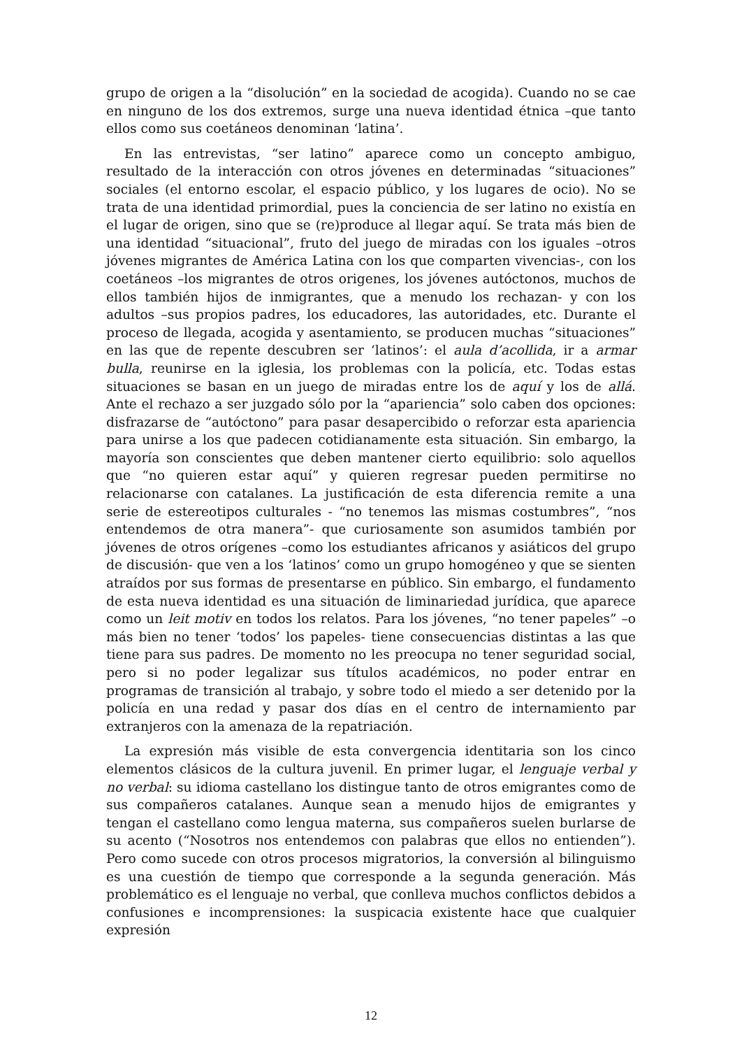grupo de origen a la “disolución” en la sociedad de acogida). Cuando no se cae en ninguno de los dos extremos, surge una nueva identidad étnica –que tanto ellos como sus coetáneos denominan ‘latina’.
En las entrevistas, “ser latino” aparece como un concepto ambiguo, resultado de la interacción con otros jóvenes en determinadas “situaciones” sociales (el entorno escolar, el espacio público, y los lugares de ocio). No se trata de una identidad primordial, pues la conciencia de ser latino no existía en el lugar de origen, sino que se (re)produce al llegar aquí. Se trata más bien de una identidad “situacional”, fruto del juego de miradas con los iguales –otros jóvenes migrantes de América Latina con los que comparten vivencias-, con los coetáneos –los migrantes de otros origenes, los jóvenes autóctonos, muchos de ellos también hijos de inmigrantes, que a menudo los rechazan- y con los adultos –sus propios padres, los educadores, las autoridades, etc. Durante el proceso de llegada, acogida y asentamiento, se producen muchas “situaciones” en las que de repente descubren ser ‘latinos’: el aula d’acollida, ir a armar bulla, reunirse en la iglesia, los problemas con la policía, etc. Todas estas situaciones se basan en un juego de miradas entre los de aquí y los de allá. Ante el rechazo a ser juzgado sólo por la “apariencia” solo caben dos opciones: disfrazarse de “autóctono” para pasar desapercibido o reforzar esta apariencia para unirse a los que padecen cotidianamente esta situación. Sin embargo, la mayoría son conscientes que deben mantener cierto equilibrio: solo aquellos que “no quieren estar aquí” y quieren regresar pueden permitirse no relacionarse con catalanes. La justificación de esta diferencia remite a una serie de estereotipos culturales - “no tenemos las mismas costumbres”, “nos entendemos de otra manera”- que curiosamente son asumidos también por jóvenes de otros orígenes –como los estudiantes africanos y asiáticos del grupo de discusión- que ven a los ‘latinos’ como un grupo homogéneo y que se sienten atraídos por sus formas de presentarse en público. Sin embargo, el fundamento de esta nueva identidad es una situación de liminariedad jurídica, que aparece como un leit motiv en todos los relatos. Para los jóvenes, “no tener papeles” –o más bien no tener ‘todos’ los papeles- tiene consecuencias distintas a las que tiene para sus padres. De momento no les preocupa no tener seguridad social, pero si no poder legalizar sus títulos académicos, no poder entrar en programas de transición al trabajo, y sobre todo el miedo a ser detenido por la policía en una redad y pasar dos días en el centro de internamiento par extranjeros con la amenaza de la repatriación.
La expresión más visible de esta convergencia identitaria son los cinco elementos clásicos de la cultura juvenil. En primer lugar, el lenguaje verbal y no verbal: su idioma castellano los distingue tanto de otros emigrantes como de sus compañeros catalanes. Aunque sean a menudo hijos de emigrantes y tengan el castellano como lengua materna, sus compañeros suelen burlarse de su acento (“Nosotros nos entendemos con palabras que ellos no entienden”). Pero como sucede con otros procesos migratorios, la conversión al bilinguismo es una cuestión de tiempo que corresponde a la segunda generación. Más problemático es el lenguaje no verbal, que conlleva muchos conflictos debidos a confusiones e incomprensiones: la suspicacia existente hace que cualquier expresión
12